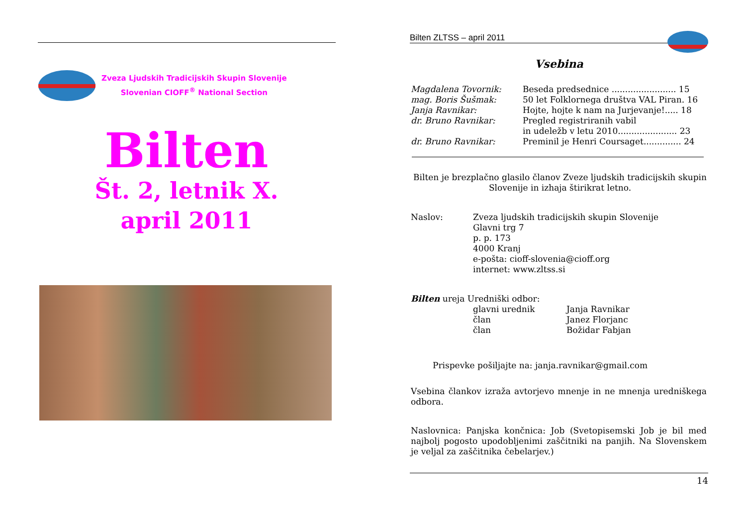Zveza Ljudskih Tradicijskih Skupin Slovenije
Slovenian CIOFF<sup>®</sup> National Section
Bilten
Št. 2, letnik X.
april 2011
Bilten ZLTSS – april 2011
Vsebina
| Magdalena Tovornik: | Beseda predsednice ........................ 15 |
| mag. Boris Šušmak: | 50 let Folklornega društva VAL Piran. 16 |
| Janja Ravnikar: | Hojte, hojte k nam na Jurjevanje!..... 18 |
| dr. Bruno Ravnikar: | Pregled registriranih vabil in udeležb v letu 2010...................... 23 |
| dr. Bruno Ravnikar: | Preminil je Henri Coursaget.............. 24 |
Bilten je brezplačno glasilo članov Zveze ljudskih tradicijskih skupin Slovenije in izhaja štirikrat letno.
| Naslov: | Zveza ljudskih tradicijskih skupin Slovenije Glavni trg 7 p. p. 173 4000 Kranj e-pošta: cioff-slovenia@cioff.org internet: www.zltss.si |
Bilten ureja Uredniški odbor:
| glavni urednik | Janja Ravnikar |
| član | Janez Florjanc |
| član | Božidar Fabjan |
Prispevke pošiljajte na: janja.ravnikar@gmail.com
Vsebina člankov izraža avtorjevo mnenje in ne mnenja uredniškega odbora.
Naslovnica: Panjska končnica: Job (Svetopisemski Job je bil med najbolj pogosto upodobljenimi zaščitniki na panjih. Na Slovenskem je veljal za zaščitnika čebelarjev.)
14